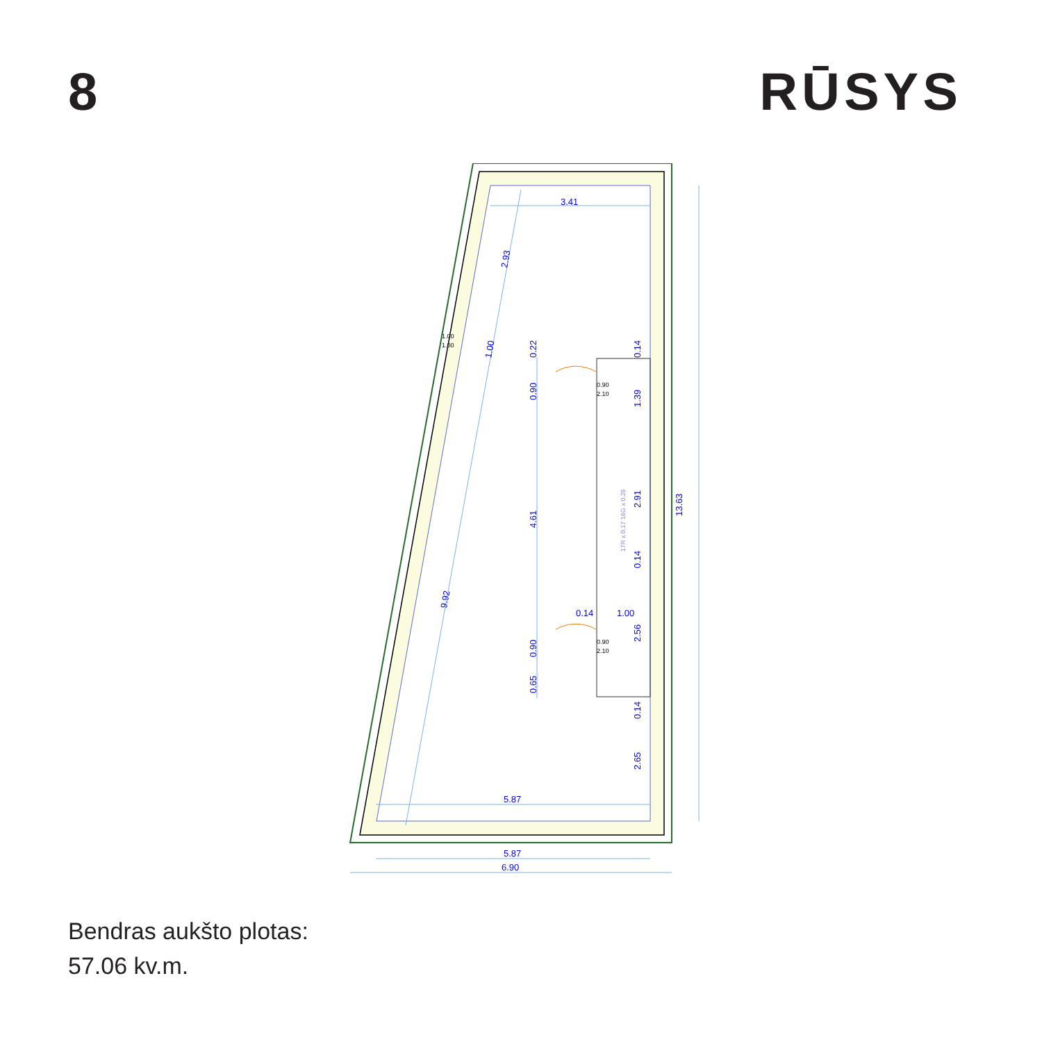8 RŪSYS
3.41
5.87
5.87
6.90
0.14
1.00
13.63
4.61
0.90
0.90
0.65
0.22
0.14
1.39
2.91
0.14
2.56
0.14
2.65
2.93
1.00
9.92
0.90
2.10
0.90
2.10
1.00
1.00
17R x 0.17 16G x 0.26
Bendras aukšto plotas:
57.06 kv.m.